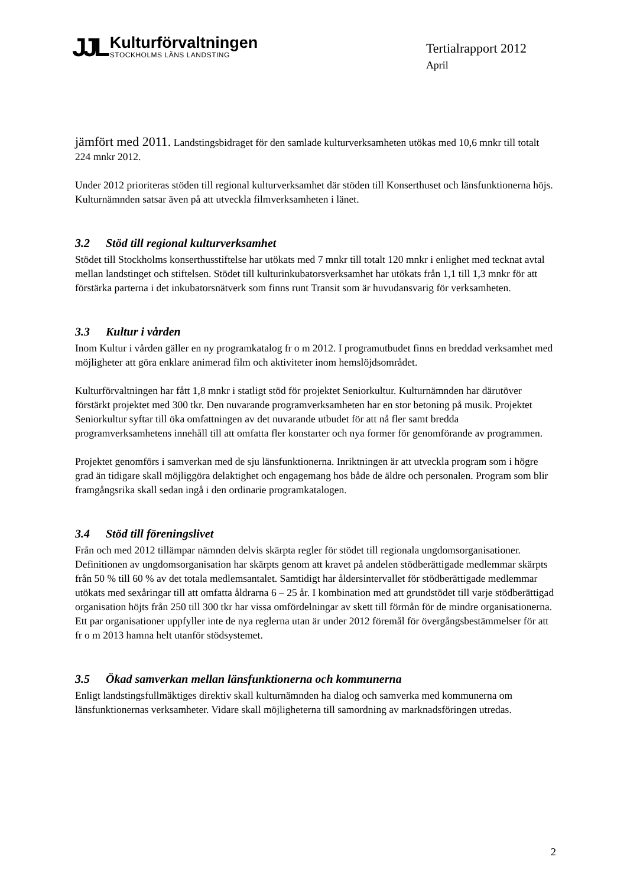JJL
Kulturförvaltningen
STOCKHOLMS LÄNS LANDSTING
Tertialrapport 2012
April
jämfört med 2011. Landstingsbidraget för den samlade kulturverksamheten utökas med 10,6 mnkr till totalt 224 mnkr 2012.
Under 2012 prioriteras stöden till regional kulturverksamhet där stöden till Konserthuset och länsfunktionerna höjs. Kulturnämnden satsar även på att utveckla filmverksamheten i länet.
3.2 Stöd till regional kulturverksamhet
Stödet till Stockholms konserthusstiftelse har utökats med 7 mnkr till totalt 120 mnkr i enlighet med tecknat avtal mellan landstinget och stiftelsen. Stödet till kulturinkubatorsverksamhet har utökats från 1,1 till 1,3 mnkr för att förstärka parterna i det inkubatorsnätverk som finns runt Transit som är huvudansvarig för verksamheten.
3.3 Kultur i vården
Inom Kultur i vården gäller en ny programkatalog fr o m 2012. I programutbudet finns en breddad verksamhet med möjligheter att göra enklare animerad film och aktiviteter inom hemslöjdsområdet.
Kulturförvaltningen har fått 1,8 mnkr i statligt stöd för projektet Seniorkultur. Kulturnämnden har därutöver förstärkt projektet med 300 tkr. Den nuvarande programverksamheten har en stor betoning på musik. Projektet Seniorkultur syftar till öka omfattningen av det nuvarande utbudet för att nå fler samt bredda programverksamhetens innehåll till att omfatta fler konstarter och nya former för genomförande av programmen.
Projektet genomförs i samverkan med de sju länsfunktionerna. Inriktningen är att utveckla program som i högre grad än tidigare skall möjliggöra delaktighet och engagemang hos både de äldre och personalen. Program som blir framgångsrika skall sedan ingå i den ordinarie programkatalogen.
3.4 Stöd till föreningslivet
Från och med 2012 tillämpar nämnden delvis skärpta regler för stödet till regionala ungdomsorganisationer. Definitionen av ungdomsorganisation har skärpts genom att kravet på andelen stödberättigade medlemmar skärpts från 50 % till 60 % av det totala medlemsantalet. Samtidigt har åldersintervallet för stödberättigade medlemmar utökats med sexåringar till att omfatta åldrarna 6 – 25 år. I kombination med att grundstödet till varje stödberättigad organisation höjts från 250 till 300 tkr har vissa omfördelningar av skett till förmån för de mindre organisationerna. Ett par organisationer uppfyller inte de nya reglerna utan är under 2012 föremål för övergångsbestämmelser för att fr o m 2013 hamna helt utanför stödsystemet.
3.5 Ökad samverkan mellan länsfunktionerna och kommunerna
Enligt landstingsfullmäktiges direktiv skall kulturnämnden ha dialog och samverka med kommunerna om länsfunktionernas verksamheter. Vidare skall möjligheterna till samordning av marknadsföringen utredas.
2